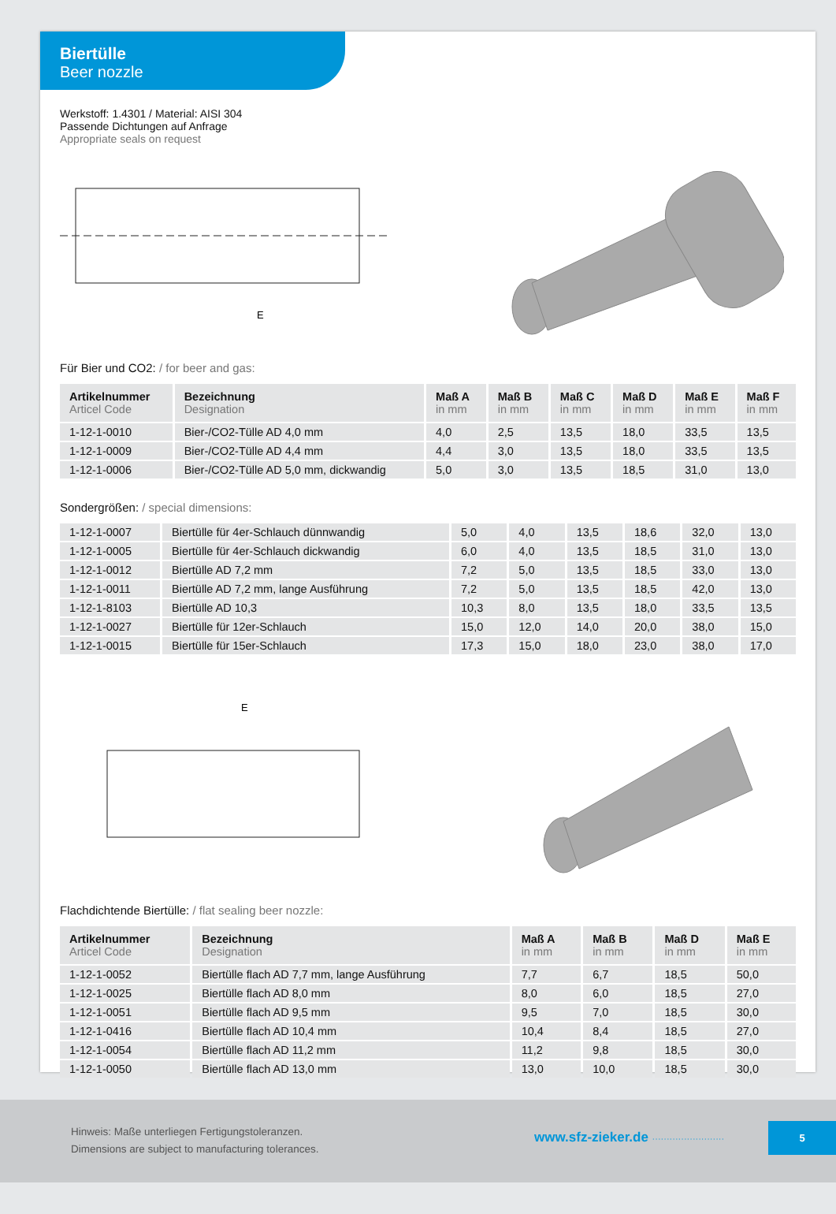Biertülle
Beer nozzle
Werkstoff: 1.4301 / Material: AISI 304
Passende Dichtungen auf Anfrage
Appropriate seals on request
E
Für Bier und CO2: / for beer and gas:
| Artikelnummer Articel Code | Bezeichnung Designation | Maß A in mm | Maß B in mm | Maß C in mm | Maß D in mm | Maß E in mm | Maß F in mm |
| --- | --- | --- | --- | --- | --- | --- | --- |
| 1-12-1-0010 | Bier-/CO2-Tülle AD 4,0 mm | 4,0 | 2,5 | 13,5 | 18,0 | 33,5 | 13,5 |
| 1-12-1-0009 | Bier-/CO2-Tülle AD 4,4 mm | 4,4 | 3,0 | 13,5 | 18,0 | 33,5 | 13,5 |
| 1-12-1-0006 | Bier-/CO2-Tülle AD 5,0 mm, dickwandig | 5,0 | 3,0 | 13,5 | 18,5 | 31,0 | 13,0 |
Sondergrößen: / special dimensions:
| 1-12-1-0007 | Biertülle für 4er-Schlauch dünnwandig | 5,0 | 4,0 | 13,5 | 18,6 | 32,0 | 13,0 |
| 1-12-1-0005 | Biertülle für 4er-Schlauch dickwandig | 6,0 | 4,0 | 13,5 | 18,5 | 31,0 | 13,0 |
| 1-12-1-0012 | Biertülle AD 7,2 mm | 7,2 | 5,0 | 13,5 | 18,5 | 33,0 | 13,0 |
| 1-12-1-0011 | Biertülle AD 7,2 mm, lange Ausführung | 7,2 | 5,0 | 13,5 | 18,5 | 42,0 | 13,0 |
| 1-12-1-8103 | Biertülle AD 10,3 | 10,3 | 8,0 | 13,5 | 18,0 | 33,5 | 13,5 |
| 1-12-1-0027 | Biertülle für 12er-Schlauch | 15,0 | 12,0 | 14,0 | 20,0 | 38,0 | 15,0 |
| 1-12-1-0015 | Biertülle für 15er-Schlauch | 17,3 | 15,0 | 18,0 | 23,0 | 38,0 | 17,0 |
E
Flachdichtende Biertülle: / flat sealing beer nozzle:
| Artikelnummer Articel Code | Bezeichnung Designation | Maß A in mm | Maß B in mm | Maß D in mm | Maß E in mm |
| --- | --- | --- | --- | --- | --- |
| 1-12-1-0052 | Biertülle flach AD 7,7 mm, lange Ausführung | 7,7 | 6,7 | 18,5 | 50,0 |
| 1-12-1-0025 | Biertülle flach AD 8,0 mm | 8,0 | 6,0 | 18,5 | 27,0 |
| 1-12-1-0051 | Biertülle flach AD 9,5 mm | 9,5 | 7,0 | 18,5 | 30,0 |
| 1-12-1-0416 | Biertülle flach AD 10,4 mm | 10,4 | 8,4 | 18,5 | 27,0 |
| 1-12-1-0054 | Biertülle flach AD 11,2 mm | 11,2 | 9,8 | 18,5 | 30,0 |
| 1-12-1-0050 | Biertülle flach AD 13,0 mm | 13,0 | 10,0 | 18,5 | 30,0 |
Hinweis: Maße unterliegen Fertigungstoleranzen.
Dimensions are subject to manufacturing tolerances.
www.sfz-zieker.de ·························
5